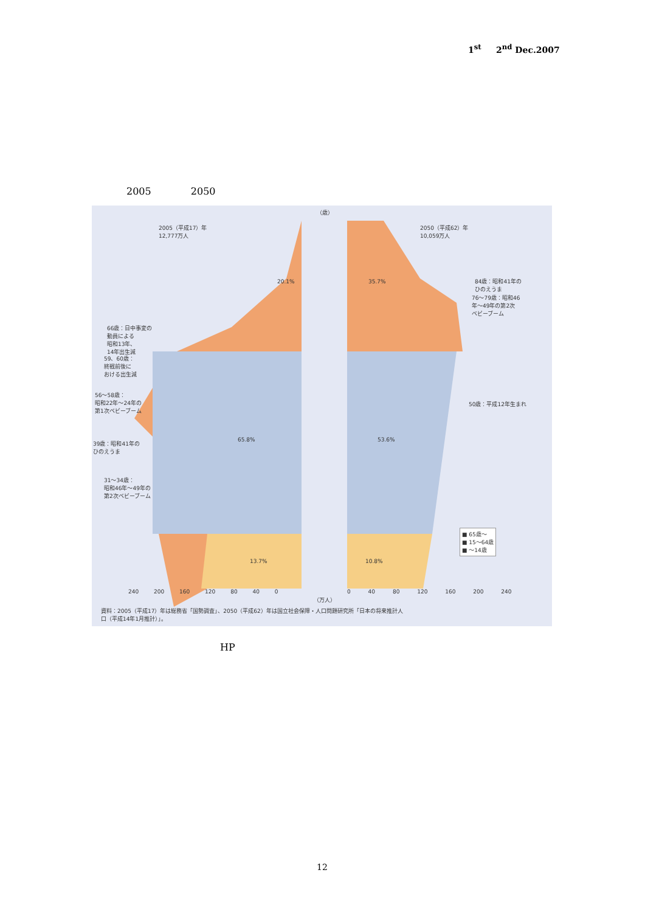1<sup>st</sup> 2<sup>nd</sup> Dec.2007
2005 2050
2005（平成17）年
12,777万人
2050（平成62）年
10,059万人
（歳）
20.1% 35.7%
65.8% 53.6%
13.7% 10.8%
84歳：昭和41年の
ひのえうま
76〜79歳：昭和46
年〜49年の第2次
ベビーブーム
50歳：平成12年生まれ
66歳：日中事変の
動員による
昭和13年、
14年出生減
59、60歳：
終戦前後に
おける出生減
56〜58歳：
昭和22年〜24年の
第1次ベビーブーム
39歳：昭和41年の
ひのえうま
31〜34歳：
昭和46年〜49年の
第2次ベビーブーム
■ 65歳〜
■ 15〜64歳
■ 〜14歳
240 200 160 120 80 40 0 0 40 80 120 160 200 240
（万人）
資料：2005（平成17）年は総務省「国勢調査」、2050（平成62）年は国立社会保障・人口問題研究所「日本の将来推計人
口（平成14年1月推計）」。
HP
12